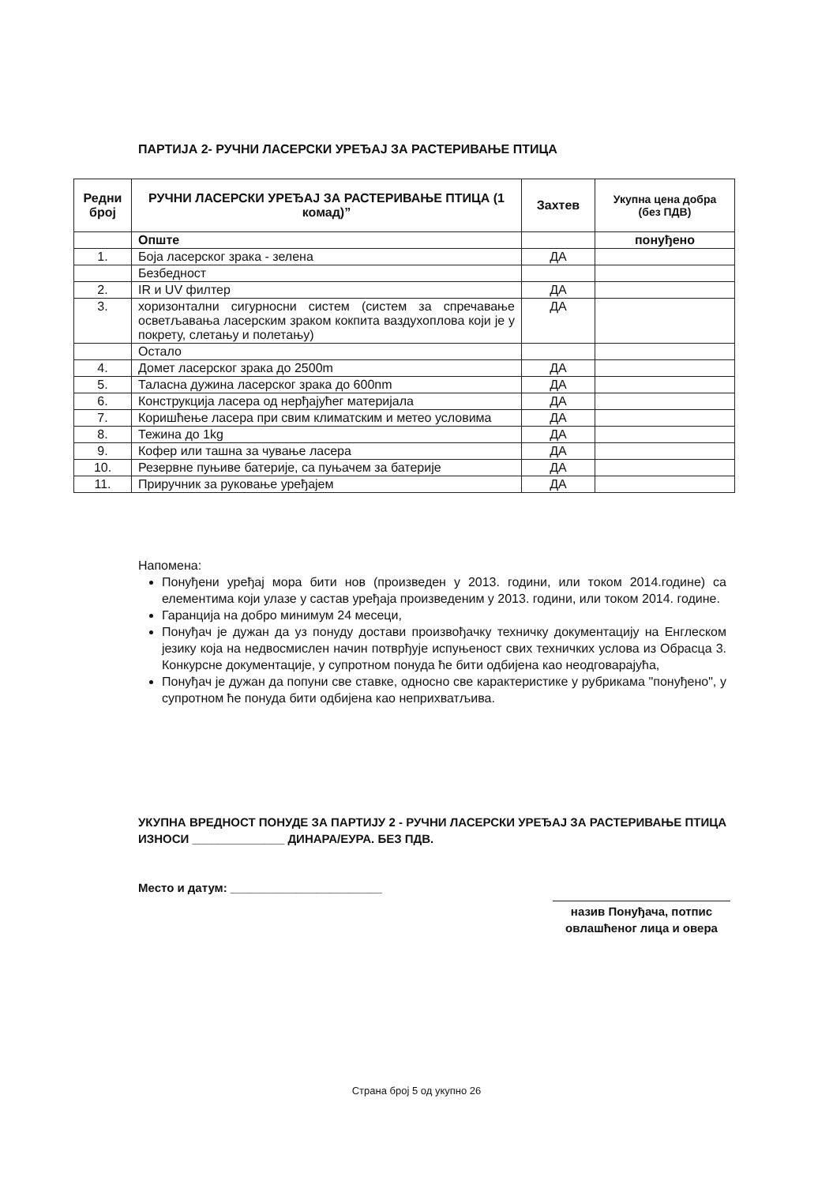ПАРТИЈА 2- РУЧНИ ЛАСЕРСКИ УРЕЂАЈ ЗА РАСТЕРИВАЊЕ ПТИЦА
| Редни број | РУЧНИ ЛАСЕРСКИ УРЕЂАЈ ЗА РАСТЕРИВАЊЕ ПТИЦА (1 комад)” | Захтев | Укупна цена добра (без ПДВ) |
| --- | --- | --- | --- |
| | Опште | | понуђено |
| 1. | Боја ласерског зрака - зелена | ДА | |
| | Безбедност | | |
| 2. | IR и UV филтер | ДА | |
| 3. | хоризонтални сигурносни систем (систем за спречавање осветљавања ласерским зраком кокпита ваздухоплова који је у покрету, слетању и полетању) | ДА | |
| | Остало | | |
| 4. | Домет ласерског зрака до 2500m | ДА | |
| 5. | Таласна дужина ласерског зрака до 600nm | ДА | |
| 6. | Конструкција ласера од нерђајућег материјала | ДА | |
| 7. | Коришћење ласера при свим климатским и метео условима | ДА | |
| 8. | Тежина до 1kg | ДА | |
| 9. | Кофер или ташна за чување ласера | ДА | |
| 10. | Резервне пуњиве батерије, са пуњачем за батерије | ДА | |
| 11. | Приручник за руковање уређајем | ДА | |
Напомена:
Понуђени уређај мора бити нов (произведен у 2013. години, или током 2014.године) са елементима који улазе у састав уређаја произведеним у 2013. години, или током 2014. године.
Гаранција на добро минимум 24 месеци,
Понуђач је дужан да уз понуду достави произвођачку техничку документацију на Енглеском језику која на недвосмислен начин потврђује испуњеност свих техничких услова из Обрасца 3. Конкурсне документације, у супротном понуда ће бити одбијена као неодговарајућа,
Понуђач је дужан да попуни све ставке, односно све карактеристике у рубрикама "понуђено", у супротном ће понуда бити одбијена као неприхватљива.
УКУПНА ВРЕДНОСТ ПОНУДЕ ЗА ПАРТИЈУ 2 - РУЧНИ ЛАСЕРСКИ УРЕЂАЈ ЗА РАСТЕРИВАЊЕ ПТИЦА ИЗНОСИ ______________ ДИНАРА/ЕУРА. БЕЗ ПДВ.
Место и датум: _______________________
назив Понуђача, потпис овлашћеног лица и овера
Страна број 5 од укупно 26